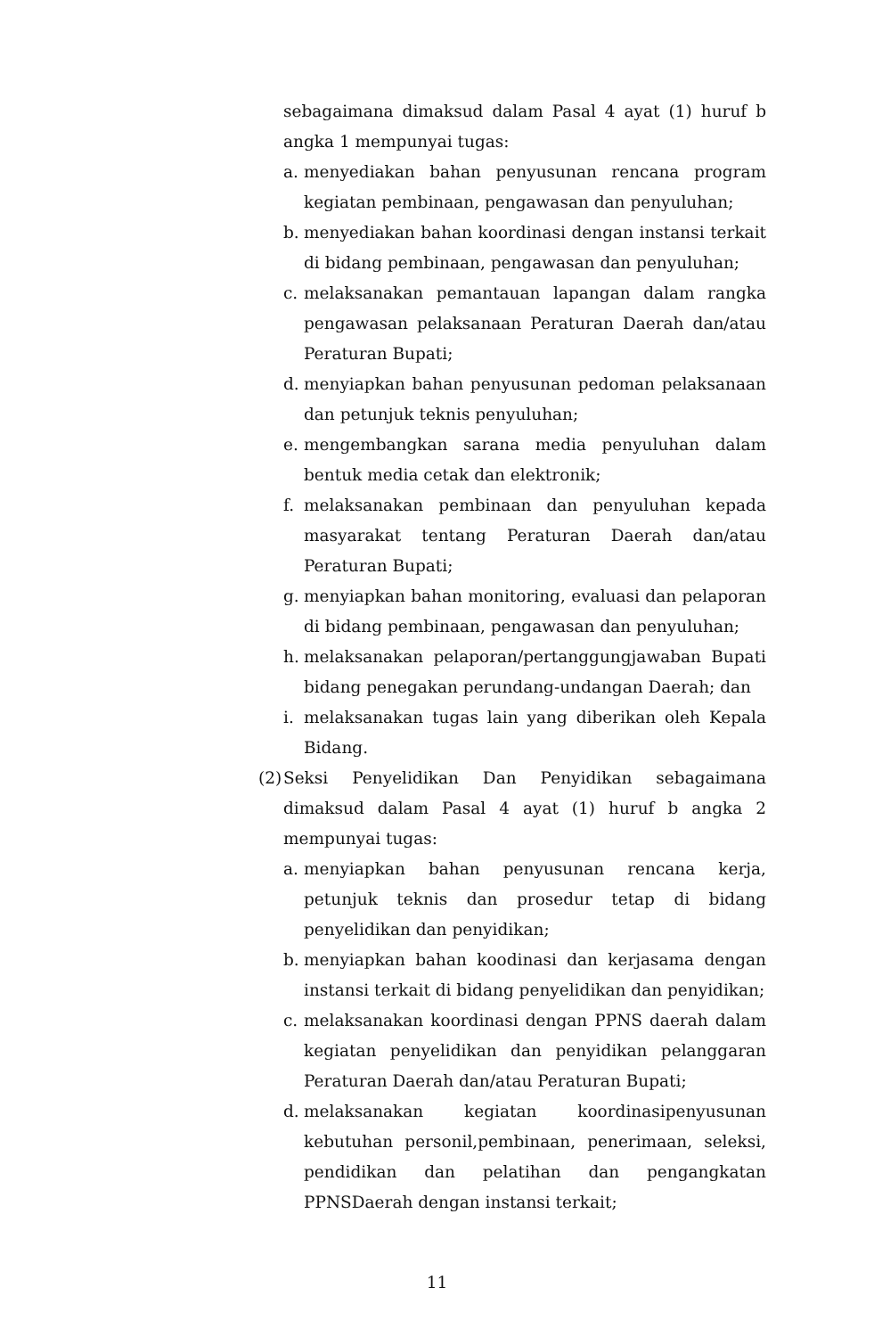sebagaimana dimaksud dalam Pasal 4 ayat (1) huruf b angka 1 mempunyai tugas:
a. menyediakan bahan penyusunan rencana program kegiatan pembinaan, pengawasan dan penyuluhan;
b. menyediakan bahan koordinasi dengan instansi terkait di bidang pembinaan, pengawasan dan penyuluhan;
c. melaksanakan pemantauan lapangan dalam rangka pengawasan pelaksanaan Peraturan Daerah dan/atau Peraturan Bupati;
d. menyiapkan bahan penyusunan pedoman pelaksanaan dan petunjuk teknis penyuluhan;
e. mengembangkan sarana media penyuluhan dalam bentuk media cetak dan elektronik;
f. melaksanakan pembinaan dan penyuluhan kepada masyarakat tentang Peraturan Daerah dan/atau Peraturan Bupati;
g. menyiapkan bahan monitoring, evaluasi dan pelaporan di bidang pembinaan, pengawasan dan penyuluhan;
h. melaksanakan pelaporan/pertanggungjawaban Bupati bidang penegakan perundang-undangan Daerah; dan
i. melaksanakan tugas lain yang diberikan oleh Kepala Bidang.
(2) Seksi Penyelidikan Dan Penyidikan sebagaimana dimaksud dalam Pasal 4 ayat (1) huruf b angka 2 mempunyai tugas:
a. menyiapkan bahan penyusunan rencana kerja, petunjuk teknis dan prosedur tetap di bidang penyelidikan dan penyidikan;
b. menyiapkan bahan koodinasi dan kerjasama dengan instansi terkait di bidang penyelidikan dan penyidikan;
c. melaksanakan koordinasi dengan PPNS daerah dalam kegiatan penyelidikan dan penyidikan pelanggaran Peraturan Daerah dan/atau Peraturan Bupati;
d. melaksanakan kegiatan koordinasipenyusunan kebutuhan personil,pembinaan, penerimaan, seleksi, pendidikan dan pelatihan dan pengangkatan PPNSDaerah dengan instansi terkait;
11